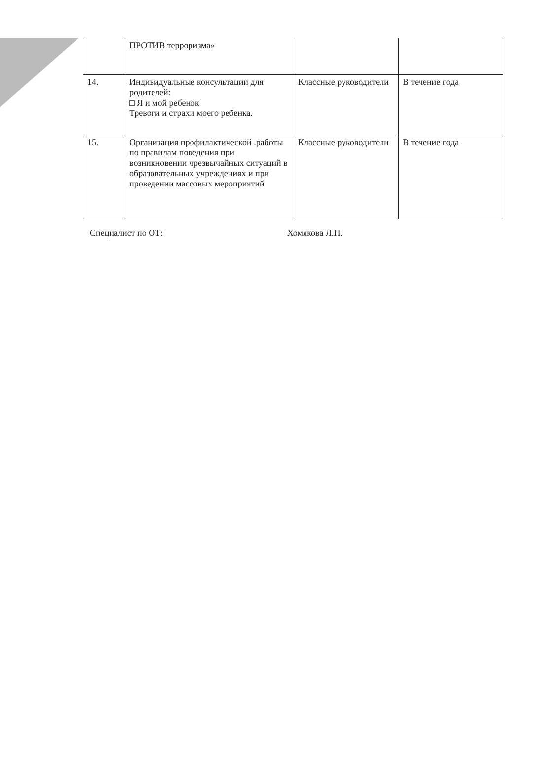| | ПРОТИВ терроризма» | | |
| 14. | Индивидуальные консультации для родителей: □ Я и мой ребенок Тревоги и страхи моего ребенка. | Классные руководители | В течение года |
| 15. | Организация профилактической .работы по правилам поведения при возникновении чрезвычайных ситуаций в образовательных учреждениях и при проведении массовых мероприятий | Классные руководители | В течение года |
Специалист по ОТ: Хомякова Л.П.